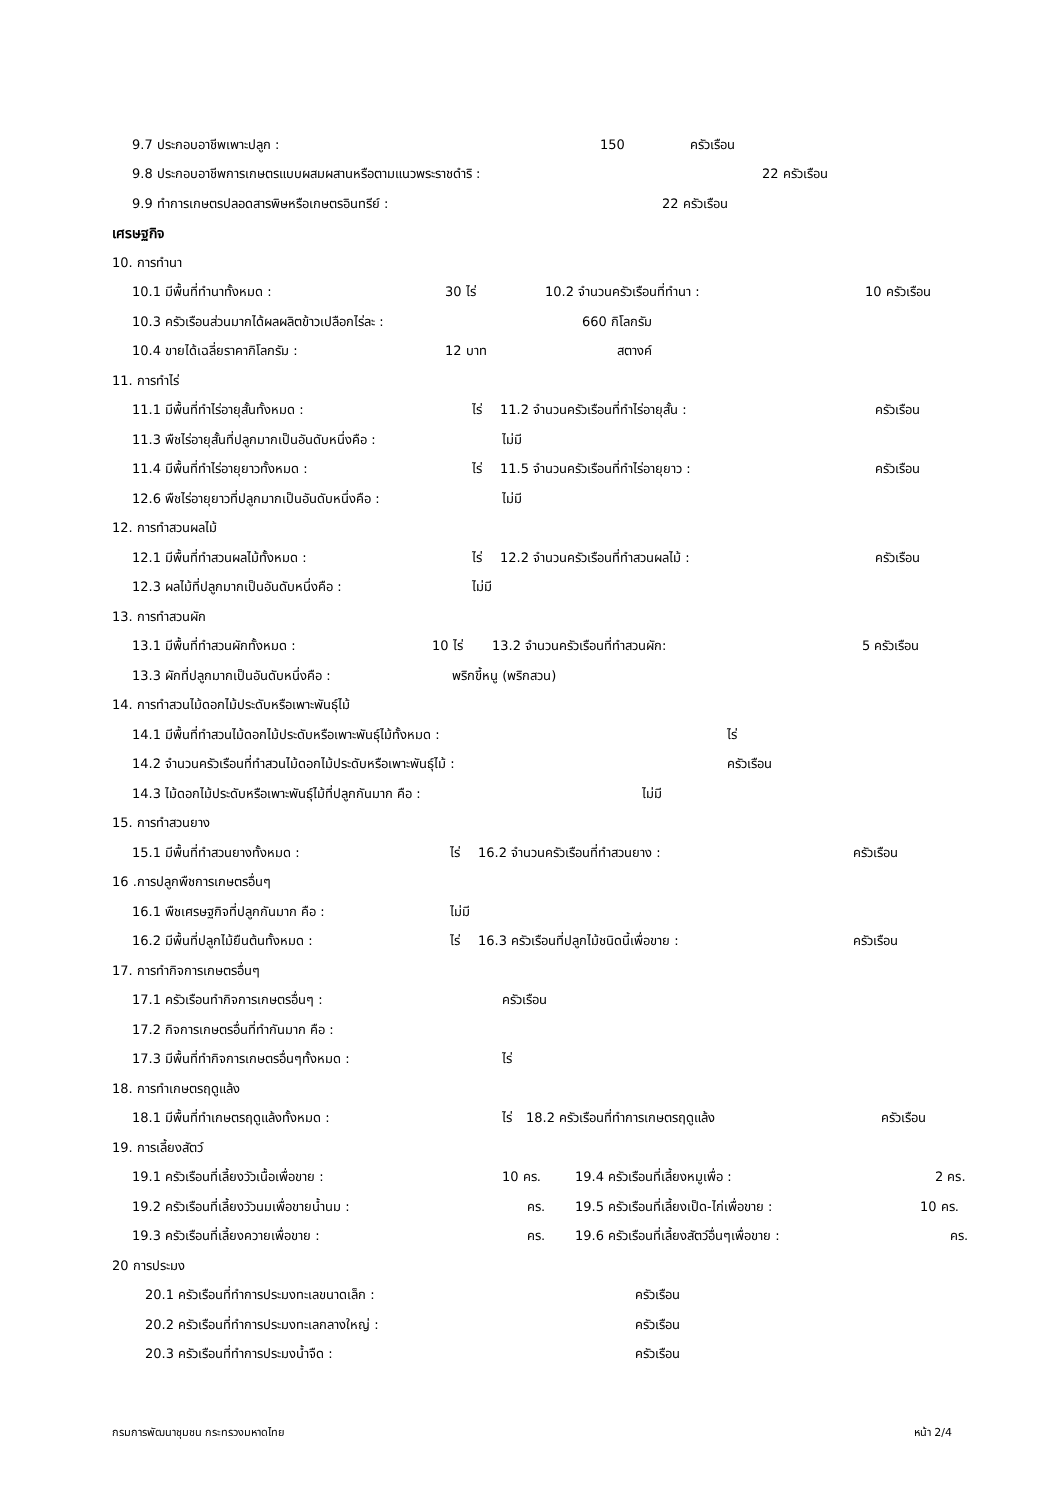9.7 ประกอบอาชีพเพาะปลูก : 150 ครัวเรือน
9.8 ประกอบอาชีพการเกษตรแบบผสมผสานหรือตามแนวพระราชดำริ : 22 ครัวเรือน
9.9 ทำการเกษตรปลอดสารพิษหรือเกษตรอินทรีย์ : 22 ครัวเรือน
เศรษฐกิจ
10. การทำนา
10.1 มีพื้นที่ทำนาทั้งหมด : 30 ไร่ 10.2 จำนวนครัวเรือนที่ทำนา : 10 ครัวเรือน
10.3 ครัวเรือนส่วนมากได้ผลผลิตข้าวเปลือกไร่ละ : 660 กิโลกรัม
10.4 ขายได้เฉลี่ยราคากิโลกรัม : 12 บาท สตางค์
11. การทำไร่
11.1 มีพื้นที่ทำไร่อายุสั้นทั้งหมด : ไร่ 11.2 จำนวนครัวเรือนที่ทำไร่อายุสั้น : ครัวเรือน
11.3 พืชไร่อายุสั้นที่ปลูกมากเป็นอันดับหนึ่งคือ : ไม่มี
11.4 มีพื้นที่ทำไร่อายุยาวทั้งหมด : ไร่ 11.5 จำนวนครัวเรือนที่ทำไร่อายุยาว : ครัวเรือน
12.6 พืชไร่อายุยาวที่ปลูกมากเป็นอันดับหนึ่งคือ : ไม่มี
12. การทำสวนผลไม้
12.1 มีพื้นที่ทำสวนผลไม้ทั้งหมด : ไร่ 12.2 จำนวนครัวเรือนที่ทำสวนผลไม้ : ครัวเรือน
12.3 ผลไม้ที่ปลูกมากเป็นอันดับหนึ่งคือ : ไม่มี
13. การทำสวนผัก
13.1 มีพื้นที่ทำสวนผักทั้งหมด : 10 ไร่ 13.2 จำนวนครัวเรือนที่ทำสวนผัก: 5 ครัวเรือน
13.3 ผักที่ปลูกมากเป็นอันดับหนึ่งคือ : พริกขี้หนู (พริกสวน)
14. การทำสวนไม้ดอกไม้ประดับหรือเพาะพันธุ์ไม้
14.1 มีพื้นที่ทำสวนไม้ดอกไม้ประดับหรือเพาะพันธุ์ไม้ทั้งหมด : ไร่
14.2 จำนวนครัวเรือนที่ทำสวนไม้ดอกไม้ประดับหรือเพาะพันธุ์ไม้ : ครัวเรือน
14.3 ไม้ดอกไม้ประดับหรือเพาะพันธุ์ไม้ที่ปลูกกันมาก คือ : ไม่มี
15. การทำสวนยาง
15.1 มีพื้นที่ทำสวนยางทั้งหมด : ไร่ 16.2 จำนวนครัวเรือนที่ทำสวนยาง : ครัวเรือน
16 .การปลูกพืชการเกษตรอื่นๆ
16.1 พืชเศรษฐกิจที่ปลูกกันมาก คือ : ไม่มี
16.2 มีพื้นที่ปลูกไม้ยืนต้นทั้งหมด : ไร่ 16.3 ครัวเรือนที่ปลูกไม้ชนิดนี้เพื่อขาย : ครัวเรือน
17. การทำกิจการเกษตรอื่นๆ
17.1 ครัวเรือนทำกิจการเกษตรอื่นๆ : ครัวเรือน
17.2 กิจการเกษตรอื่นที่ทำกันมาก คือ :
17.3 มีพื้นที่ทำกิจการเกษตรอื่นๆทั้งหมด : ไร่
18. การทำเกษตรฤดูแล้ง
18.1 มีพื้นที่ทำเกษตรฤดูแล้งทั้งหมด : ไร่ 18.2 ครัวเรือนที่ทำการเกษตรฤดูแล้ง ครัวเรือน
19. การเลี้ยงสัตว์
19.1 ครัวเรือนที่เลี้ยงวัวเนื้อเพื่อขาย : 10 คร. 19.4 ครัวเรือนที่เลี้ยงหมูเพื่อ : 2 คร.
19.2 ครัวเรือนที่เลี้ยงวัวนมเพื่อขายน้ำนม : คร. 19.5 ครัวเรือนที่เลี้ยงเป็ด-ไก่เพื่อขาย : 10 คร.
19.3 ครัวเรือนที่เลี้ยงควายเพื่อขาย : คร. 19.6 ครัวเรือนที่เลี้ยงสัตว์อื่นๆเพื่อขาย : คร.
20 การประมง
20.1 ครัวเรือนที่ทำการประมงทะเลขนาดเล็ก : ครัวเรือน
20.2 ครัวเรือนที่ทำการประมงทะเลกลางใหญ่ : ครัวเรือน
20.3 ครัวเรือนที่ทำการประมงน้ำจืด : ครัวเรือน
กรมการพัฒนาชุมชน กระทรวงมหาดไทย หน้า 2/4